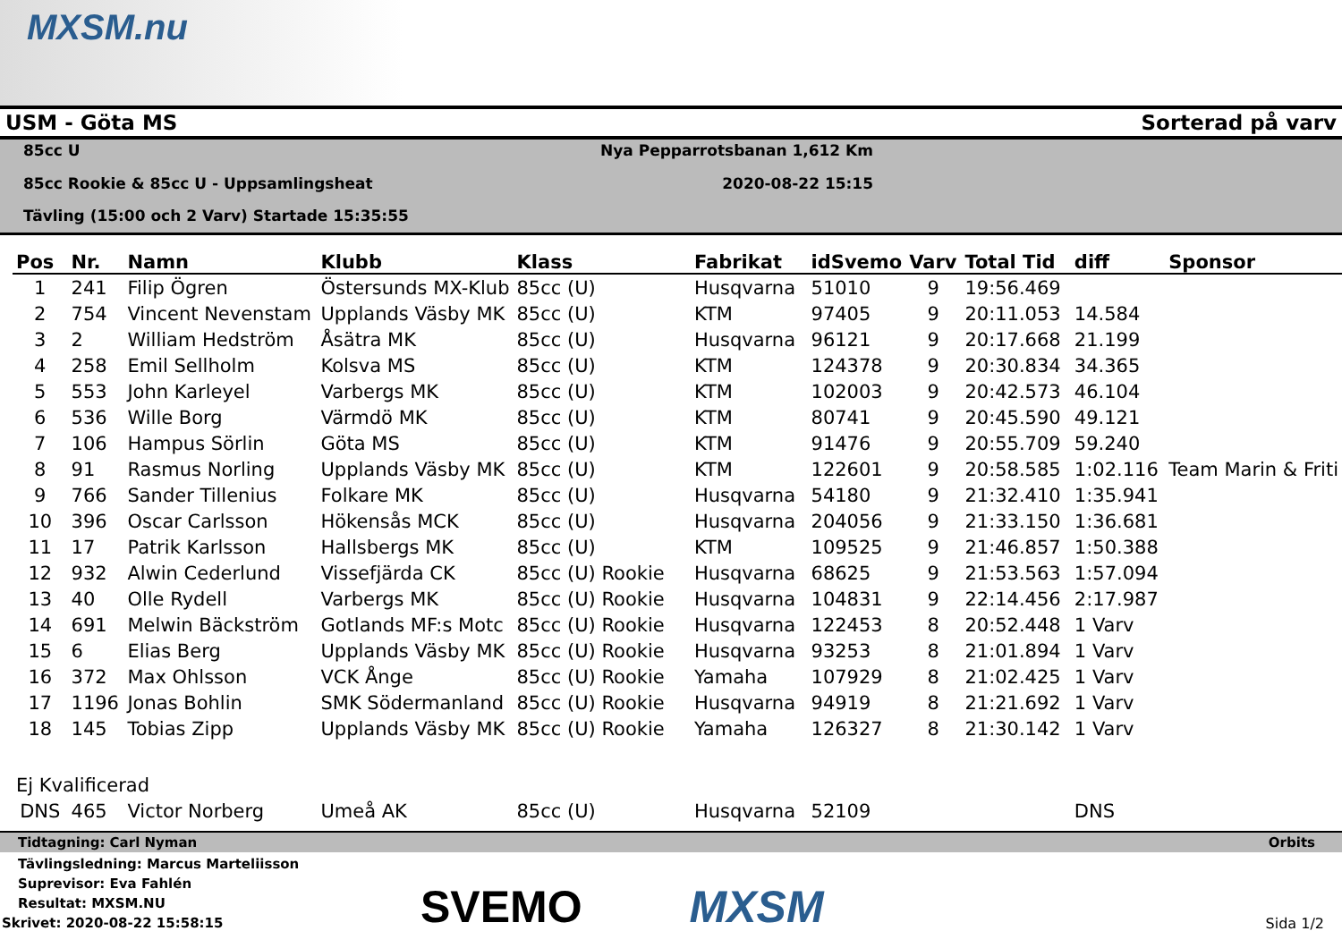MXSM.nu
USM - Göta MS Sorterad på varv
85cc U Nya Pepparrotsbanan 1,612 Km 85cc Rookie & 85cc U - Uppsamlingsheat 2020-08-22 15:15 Tävling (15:00 och 2 Varv) Startade 15:35:55
| Pos | Nr. | Namn | Klubb | Klass | Fabrikat | idSvemo | Varv | Total Tid | diff | Sponsor |
| --- | --- | --- | --- | --- | --- | --- | --- | --- | --- | --- |
| 1 | 241 | Filip Ögren | Östersunds MX-Klub | 85cc (U) | Husqvarna | 51010 | 9 | 19:56.469 | | |
| 2 | 754 | Vincent Nevenstam | Upplands Väsby MK | 85cc (U) | KTM | 97405 | 9 | 20:11.053 | 14.584 | |
| 3 | 2 | William Hedström | Åsätra MK | 85cc (U) | Husqvarna | 96121 | 9 | 20:17.668 | 21.199 | |
| 4 | 258 | Emil Sellholm | Kolsva MS | 85cc (U) | KTM | 124378 | 9 | 20:30.834 | 34.365 | |
| 5 | 553 | John Karleyel | Varbergs MK | 85cc (U) | KTM | 102003 | 9 | 20:42.573 | 46.104 | |
| 6 | 536 | Wille Borg | Värmdö MK | 85cc (U) | KTM | 80741 | 9 | 20:45.590 | 49.121 | |
| 7 | 106 | Hampus Sörlin | Göta MS | 85cc (U) | KTM | 91476 | 9 | 20:55.709 | 59.240 | |
| 8 | 91 | Rasmus Norling | Upplands Väsby MK | 85cc (U) | KTM | 122601 | 9 | 20:58.585 | 1:02.116 | Team Marin & Friti |
| 9 | 766 | Sander Tillenius | Folkare MK | 85cc (U) | Husqvarna | 54180 | 9 | 21:32.410 | 1:35.941 | |
| 10 | 396 | Oscar Carlsson | Hökensås MCK | 85cc (U) | Husqvarna | 204056 | 9 | 21:33.150 | 1:36.681 | |
| 11 | 17 | Patrik Karlsson | Hallsbergs MK | 85cc (U) | KTM | 109525 | 9 | 21:46.857 | 1:50.388 | |
| 12 | 932 | Alwin Cederlund | Vissefjärda CK | 85cc (U) Rookie | Husqvarna | 68625 | 9 | 21:53.563 | 1:57.094 | |
| 13 | 40 | Olle Rydell | Varbergs MK | 85cc (U) Rookie | Husqvarna | 104831 | 9 | 22:14.456 | 2:17.987 | |
| 14 | 691 | Melwin Bäckström | Gotlands MF:s Motc | 85cc (U) Rookie | Husqvarna | 122453 | 8 | 20:52.448 | 1 Varv | |
| 15 | 6 | Elias Berg | Upplands Väsby MK | 85cc (U) Rookie | Husqvarna | 93253 | 8 | 21:01.894 | 1 Varv | |
| 16 | 372 | Max Ohlsson | VCK Ånge | 85cc (U) Rookie | Yamaha | 107929 | 8 | 21:02.425 | 1 Varv | |
| 17 | 1196 | Jonas Bohlin | SMK Södermanland | 85cc (U) Rookie | Husqvarna | 94919 | 8 | 21:21.692 | 1 Varv | |
| 18 | 145 | Tobias Zipp | Upplands Väsby MK | 85cc (U) Rookie | Yamaha | 126327 | 8 | 21:30.142 | 1 Varv | |
| Ej Kvalificerad | | | | | | | | | | |
| DNS | 465 | Victor Norberg | Umeå AK | 85cc (U) | Husqvarna | 52109 | | | DNS | |
Tidtagning: Carl Nyman Orbits
Tävlingsledning: Marcus Marteliisson
Suprevisor: Eva Fahlén
Resultat: MXSM.NU
Skrivet: 2020-08-22 15:58:15 Sida 1/2
SVEMO MXSM